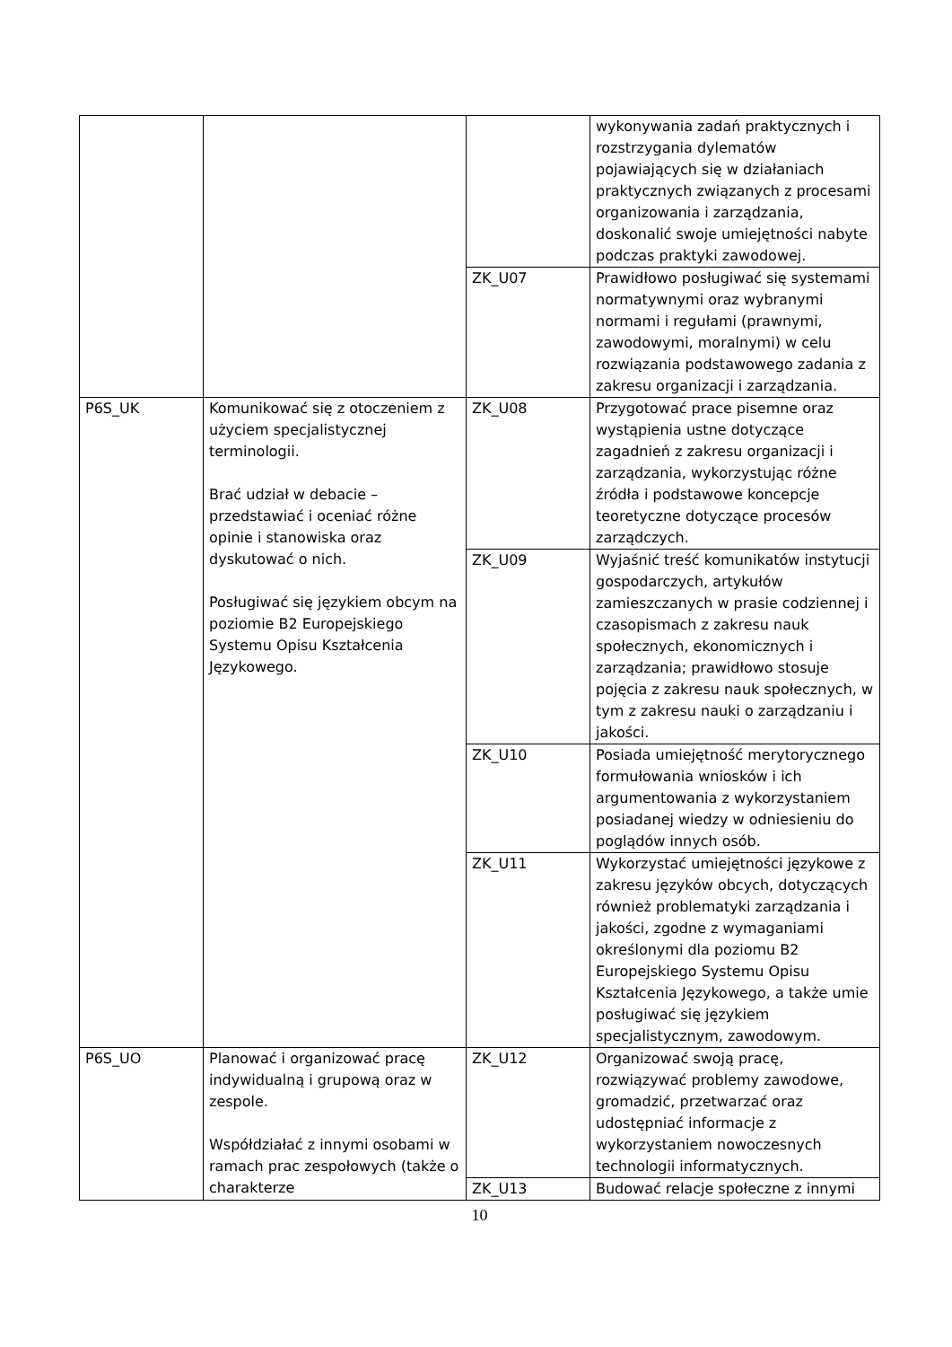| | | | wykonywania zadań praktycznych i rozstrzygania dylematów pojawiających się w działaniach praktycznych związanych z procesami organizowania i zarządzania, doskonalić swoje umiejętności nabyte podczas praktyki zawodowej. |
| | | ZK_U07 | Prawidłowo posługiwać się systemami normatywnymi oraz wybranymi normami i regułami (prawnymi, zawodowymi, moralnymi) w celu rozwiązania podstawowego zadania z zakresu organizacji i zarządzania. |
| P6S_UK | Komunikować się z otoczeniem z użyciem specjalistycznej terminologii. Brać udział w debacie – przedstawiać i oceniać różne opinie i stanowiska oraz dyskutować o nich. Posługiwać się językiem obcym na poziomie B2 Europejskiego Systemu Opisu Kształcenia Językowego. | ZK_U08 | Przygotować prace pisemne oraz wystąpienia ustne dotyczące zagadnień z zakresu organizacji i zarządzania, wykorzystując różne źródła i podstawowe koncepcje teoretyczne dotyczące procesów zarządczych. |
| | | ZK_U09 | Wyjaśnić treść komunikatów instytucji gospodarczych, artykułów zamieszczanych w prasie codziennej i czasopismach z zakresu nauk społecznych, ekonomicznych i zarządzania; prawidłowo stosuje pojęcia z zakresu nauk społecznych, w tym z zakresu nauki o zarządzaniu i jakości. |
| | | ZK_U10 | Posiada umiejętność merytorycznego formułowania wniosków i ich argumentowania z wykorzystaniem posiadanej wiedzy w odniesieniu do poglądów innych osób. |
| | | ZK_U11 | Wykorzystać umiejętności językowe z zakresu języków obcych, dotyczących również problematyki zarządzania i jakości, zgodne z wymaganiami określonymi dla poziomu B2 Europejskiego Systemu Opisu Kształcenia Językowego, a także umie posługiwać się językiem specjalistycznym, zawodowym. |
| P6S_UO | Planować i organizować pracę indywidualną i grupową oraz w zespole. Współdziałać z innymi osobami w ramach prac zespołowych (także o charakterze | ZK_U12 | Organizować swoją pracę, rozwiązywać problemy zawodowe, gromadzić, przetwarzać oraz udostępniać informacje z wykorzystaniem nowoczesnych technologii informatycznych. |
| | | ZK_U13 | Budować relacje społeczne z innymi |
10